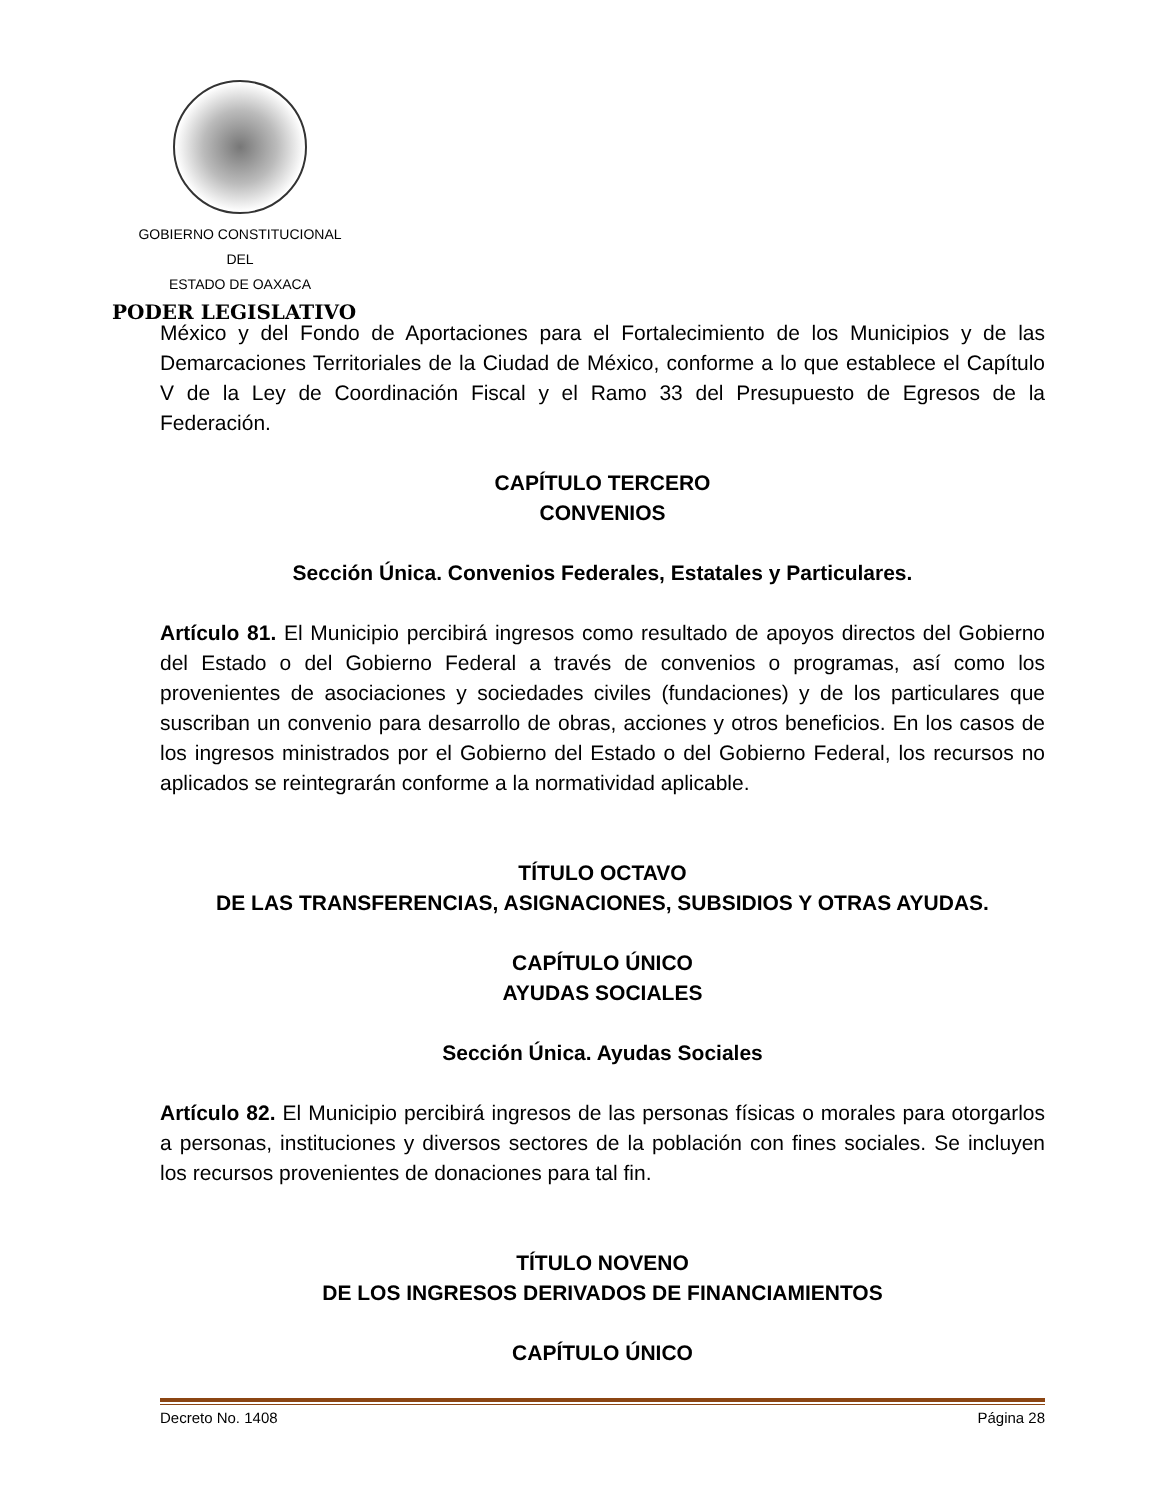GOBIERNO CONSTITUCIONAL
DEL
ESTADO DE OAXACA
PODER LEGISLATIVO
México y del Fondo de Aportaciones para el Fortalecimiento de los Municipios y de las Demarcaciones Territoriales de la Ciudad de México, conforme a lo que establece el Capítulo V de la Ley de Coordinación Fiscal y el Ramo 33 del Presupuesto de Egresos de la Federación.
CAPÍTULO TERCERO
CONVENIOS
Sección Única. Convenios Federales, Estatales y Particulares.
Artículo 81. El Municipio percibirá ingresos como resultado de apoyos directos del Gobierno del Estado o del Gobierno Federal a través de convenios o programas, así como los provenientes de asociaciones y sociedades civiles (fundaciones) y de los particulares que suscriban un convenio para desarrollo de obras, acciones y otros beneficios. En los casos de los ingresos ministrados por el Gobierno del Estado o del Gobierno Federal, los recursos no aplicados se reintegrarán conforme a la normatividad aplicable.
TÍTULO OCTAVO
DE LAS TRANSFERENCIAS, ASIGNACIONES, SUBSIDIOS Y OTRAS AYUDAS.
CAPÍTULO ÚNICO
AYUDAS SOCIALES
Sección Única. Ayudas Sociales
Artículo 82. El Municipio percibirá ingresos de las personas físicas o morales para otorgarlos a personas, instituciones y diversos sectores de la población con fines sociales. Se incluyen los recursos provenientes de donaciones para tal fin.
TÍTULO NOVENO
DE LOS INGRESOS DERIVADOS DE FINANCIAMIENTOS
CAPÍTULO ÚNICO
Decreto No. 1408 Página 28